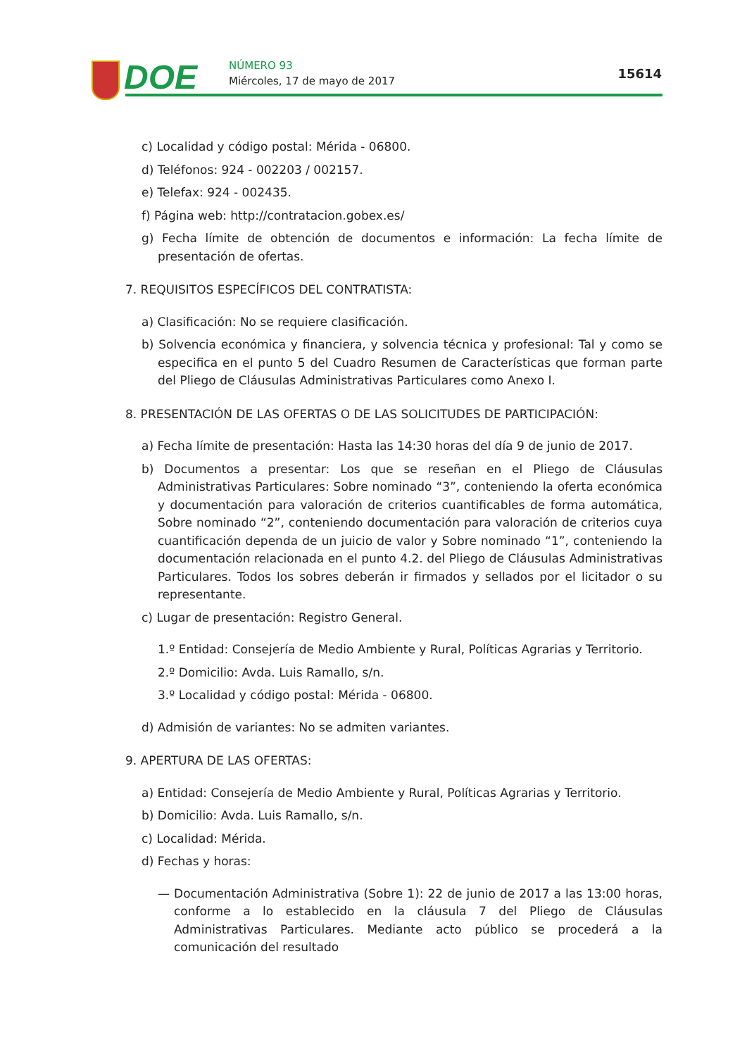DOE NÚMERO 93
Miércoles, 17 de mayo de 2017 15614
c) Localidad y código postal: Mérida - 06800.
d) Teléfonos: 924 - 002203 / 002157.
e) Telefax: 924 - 002435.
f) Página web: http://contratacion.gobex.es/
g) Fecha límite de obtención de documentos e información: La fecha límite de presentación de ofertas.
7. REQUISITOS ESPECÍFICOS DEL CONTRATISTA:
a) Clasificación: No se requiere clasificación.
b) Solvencia económica y financiera, y solvencia técnica y profesional: Tal y como se especifica en el punto 5 del Cuadro Resumen de Características que forman parte del Pliego de Cláusulas Administrativas Particulares como Anexo I.
8. PRESENTACIÓN DE LAS OFERTAS O DE LAS SOLICITUDES DE PARTICIPACIÓN:
a) Fecha límite de presentación: Hasta las 14:30 horas del día 9 de junio de 2017.
b) Documentos a presentar: Los que se reseñan en el Pliego de Cláusulas Administrativas Particulares: Sobre nominado “3”, conteniendo la oferta económica y documentación para valoración de criterios cuantificables de forma automática, Sobre nominado “2”, conteniendo documentación para valoración de criterios cuya cuantificación dependa de un juicio de valor y Sobre nominado “1”, conteniendo la documentación relacionada en el punto 4.2. del Pliego de Cláusulas Administrativas Particulares. Todos los sobres deberán ir firmados y sellados por el licitador o su representante.
c) Lugar de presentación: Registro General.
1.º Entidad: Consejería de Medio Ambiente y Rural, Políticas Agrarias y Territorio.
2.º Domicilio: Avda. Luis Ramallo, s/n.
3.º Localidad y código postal: Mérida - 06800.
d) Admisión de variantes: No se admiten variantes.
9. APERTURA DE LAS OFERTAS:
a) Entidad: Consejería de Medio Ambiente y Rural, Políticas Agrarias y Territorio.
b) Domicilio: Avda. Luis Ramallo, s/n.
c) Localidad: Mérida.
d) Fechas y horas:
— Documentación Administrativa (Sobre 1): 22 de junio de 2017 a las 13:00 horas, conforme a lo establecido en la cláusula 7 del Pliego de Cláusulas Administrativas Particulares. Mediante acto público se procederá a la comunicación del resultado